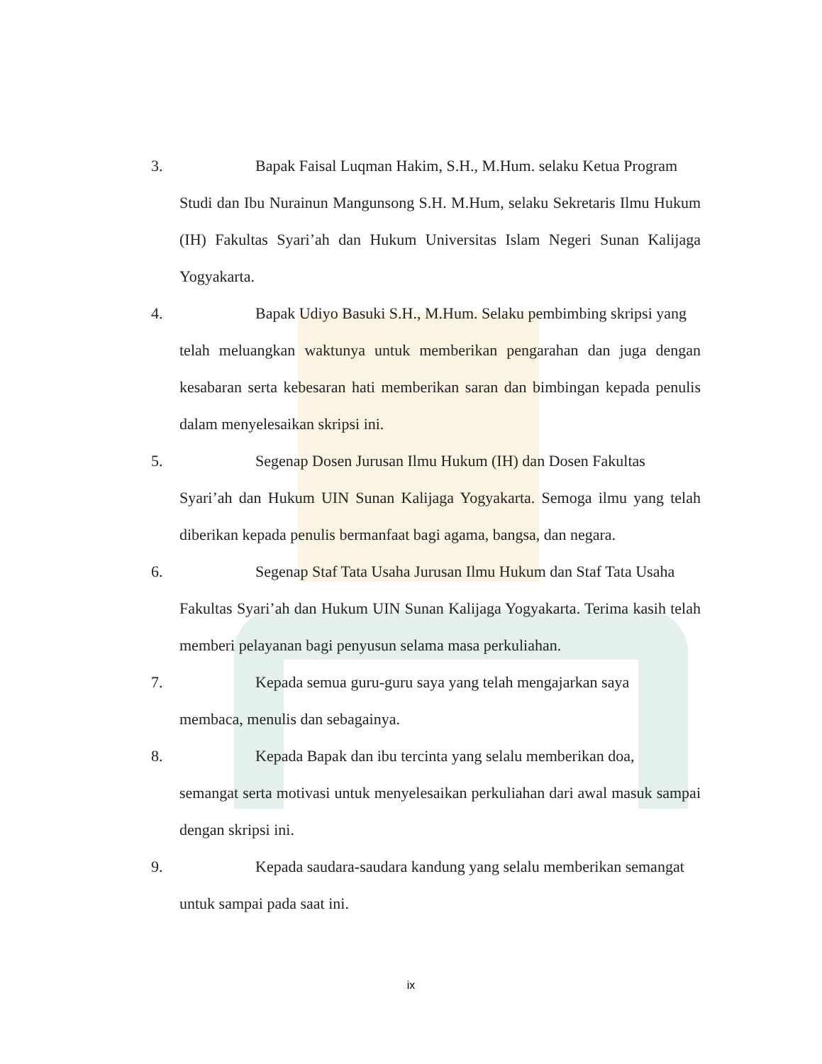3. Bapak Faisal Luqman Hakim, S.H., M.Hum. selaku Ketua Program
Studi dan Ibu Nurainun Mangunsong S.H. M.Hum, selaku Sekretaris Ilmu Hukum (IH) Fakultas Syari’ah dan Hukum Universitas Islam Negeri Sunan Kalijaga Yogyakarta.
4. Bapak Udiyo Basuki S.H., M.Hum. Selaku pembimbing skripsi yang
telah meluangkan waktunya untuk memberikan pengarahan dan juga dengan kesabaran serta kebesaran hati memberikan saran dan bimbingan kepada penulis dalam menyelesaikan skripsi ini.
5. Segenap Dosen Jurusan Ilmu Hukum (IH) dan Dosen Fakultas
Syari’ah dan Hukum UIN Sunan Kalijaga Yogyakarta. Semoga ilmu yang telah diberikan kepada penulis bermanfaat bagi agama, bangsa, dan negara.
6. Segenap Staf Tata Usaha Jurusan Ilmu Hukum dan Staf Tata Usaha
Fakultas Syari’ah dan Hukum UIN Sunan Kalijaga Yogyakarta. Terima kasih telah memberi pelayanan bagi penyusun selama masa perkuliahan.
7. Kepada semua guru-guru saya yang telah mengajarkan saya
membaca, menulis dan sebagainya.
8. Kepada Bapak dan ibu tercinta yang selalu memberikan doa,
semangat serta motivasi untuk menyelesaikan perkuliahan dari awal masuk sampai dengan skripsi ini.
9. Kepada saudara-saudara kandung yang selalu memberikan semangat
untuk sampai pada saat ini.
ix